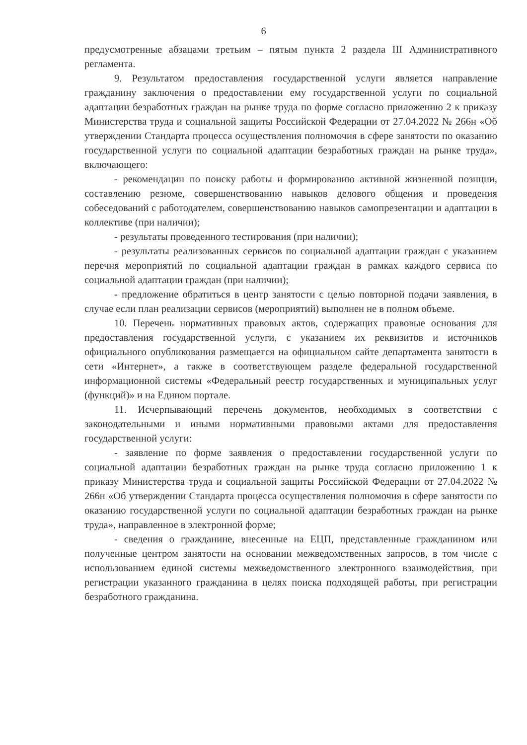6
предусмотренные абзацами третьим – пятым пункта 2 раздела III Административного регламента.
9. Результатом предоставления государственной услуги является направление гражданину заключения о предоставлении ему государственной услуги по социальной адаптации безработных граждан на рынке труда по форме согласно приложению 2 к приказу Министерства труда и социальной защиты Российской Федерации от 27.04.2022 № 266н «Об утверждении Стандарта процесса осуществления полномочия в сфере занятости по оказанию государственной услуги по социальной адаптации безработных граждан на рынке труда», включающего:
- рекомендации по поиску работы и формированию активной жизненной позиции, составлению резюме, совершенствованию навыков делового общения и проведения собеседований с работодателем, совершенствованию навыков самопрезентации и адаптации в коллективе (при наличии);
- результаты проведенного тестирования (при наличии);
- результаты реализованных сервисов по социальной адаптации граждан с указанием перечня мероприятий по социальной адаптации граждан в рамках каждого сервиса по социальной адаптации граждан (при наличии);
- предложение обратиться в центр занятости с целью повторной подачи заявления, в случае если план реализации сервисов (мероприятий) выполнен не в полном объеме.
10. Перечень нормативных правовых актов, содержащих правовые основания для предоставления государственной услуги, с указанием их реквизитов и источников официального опубликования размещается на официальном сайте департамента занятости в сети «Интернет», а также в соответствующем разделе федеральной государственной информационной системы «Федеральный реестр государственных и муниципальных услуг (функций)» и на Едином портале.
11. Исчерпывающий перечень документов, необходимых в соответствии с законодательными и иными нормативными правовыми актами для предоставления государственной услуги:
- заявление по форме заявления о предоставлении государственной услуги по социальной адаптации безработных граждан на рынке труда согласно приложению 1 к приказу Министерства труда и социальной защиты Российской Федерации от 27.04.2022 № 266н «Об утверждении Стандарта процесса осуществления полномочия в сфере занятости по оказанию государственной услуги по социальной адаптации безработных граждан на рынке труда», направленное в электронной форме;
- сведения о гражданине, внесенные на ЕЦП, представленные гражданином или полученные центром занятости на основании межведомственных запросов, в том числе с использованием единой системы межведомственного электронного взаимодействия, при регистрации указанного гражданина в целях поиска подходящей работы, при регистрации безработного гражданина.